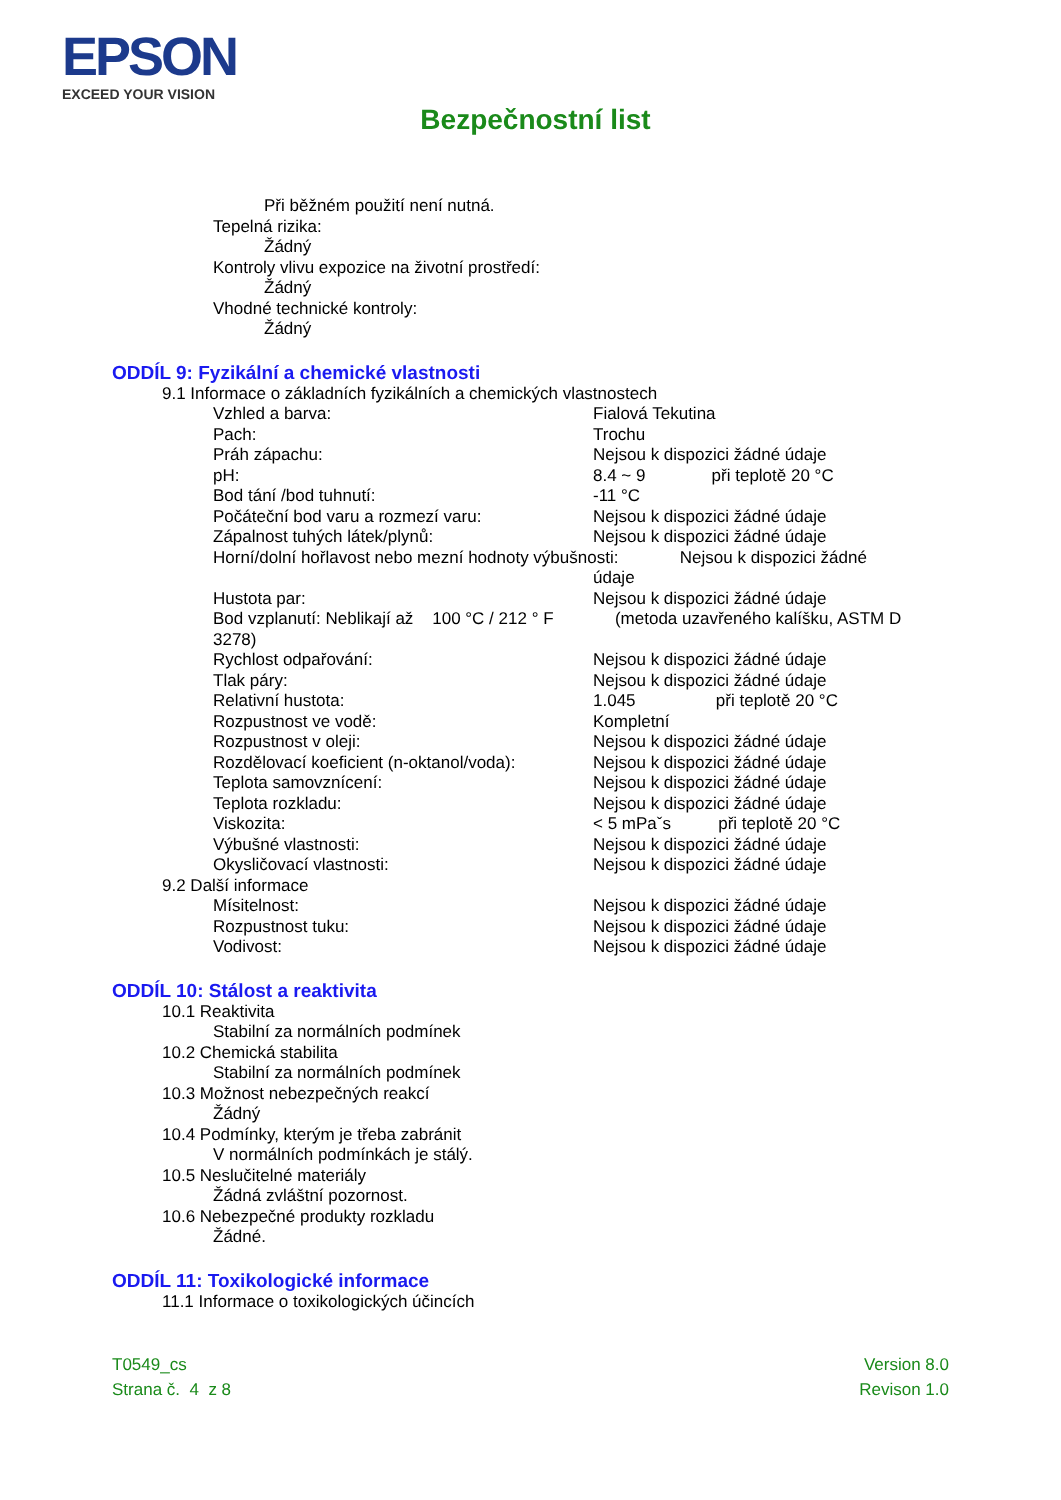EPSON
EXCEED YOUR VISION
Bezpečnostní list
Při běžném použití není nutná.
Tepelná rizika:
Žádný
Kontroly vlivu expozice na životní prostředí:
Žádný
Vhodné technické kontroly:
Žádný
ODDÍL 9: Fyzikální a chemické vlastnosti
9.1 Informace o základních fyzikálních a chemických vlastnostech
| Vzhled a barva: | Fialová Tekutina |
| Pach: | Trochu |
| Práh zápachu: | Nejsou k dispozici žádné údaje |
| pH: | 8.4 ~ 9 při teplotě 20 °C |
| Bod tání /bod tuhnutí: | -11 °C |
| Počáteční bod varu a rozmezí varu: | Nejsou k dispozici žádné údaje |
| Zápalnost tuhých látek/plynů: | Nejsou k dispozici žádné údaje |
| Horní/dolní hořlavost nebo mezní hodnoty výbušnosti: Nejsou k dispozici žádné | |
| | údaje |
| Hustota par: | Nejsou k dispozici žádné údaje |
| Bod vzplanutí: Neblikají až 100 °C / 212 ° F (metoda uzavřeného kalíšku, ASTM D 3278) | |
| Rychlost odpařování: | Nejsou k dispozici žádné údaje |
| Tlak páry: | Nejsou k dispozici žádné údaje |
| Relativní hustota: | 1.045 při teplotě 20 °C |
| Rozpustnost ve vodě: | Kompletní |
| Rozpustnost v oleji: | Nejsou k dispozici žádné údaje |
| Rozdělovací koeficient (n-oktanol/voda): | Nejsou k dispozici žádné údaje |
| Teplota samovznícení: | Nejsou k dispozici žádné údaje |
| Teplota rozkladu: | Nejsou k dispozici žádné údaje |
| Viskozita: | < 5 mPaˇs při teplotě 20 °C |
| Výbušné vlastnosti: | Nejsou k dispozici žádné údaje |
| Okysličovací vlastnosti: | Nejsou k dispozici žádné údaje |
9.2 Další informace
| Mísitelnost: | Nejsou k dispozici žádné údaje |
| Rozpustnost tuku: | Nejsou k dispozici žádné údaje |
| Vodivost: | Nejsou k dispozici žádné údaje |
ODDÍL 10: Stálost a reaktivita
10.1 Reaktivita
Stabilní za normálních podmínek
10.2 Chemická stabilita
Stabilní za normálních podmínek
10.3 Možnost nebezpečných reakcí
Žádný
10.4 Podmínky, kterým je třeba zabránit
V normálních podmínkách je stálý.
10.5 Neslučitelné materiály
Žádná zvláštní pozornost.
10.6 Nebezpečné produkty rozkladu
Žádné.
ODDÍL 11: Toxikologické informace
11.1 Informace o toxikologických účincích
T0549_cs
Strana č. 4 z 8
Version 8.0
Revison 1.0